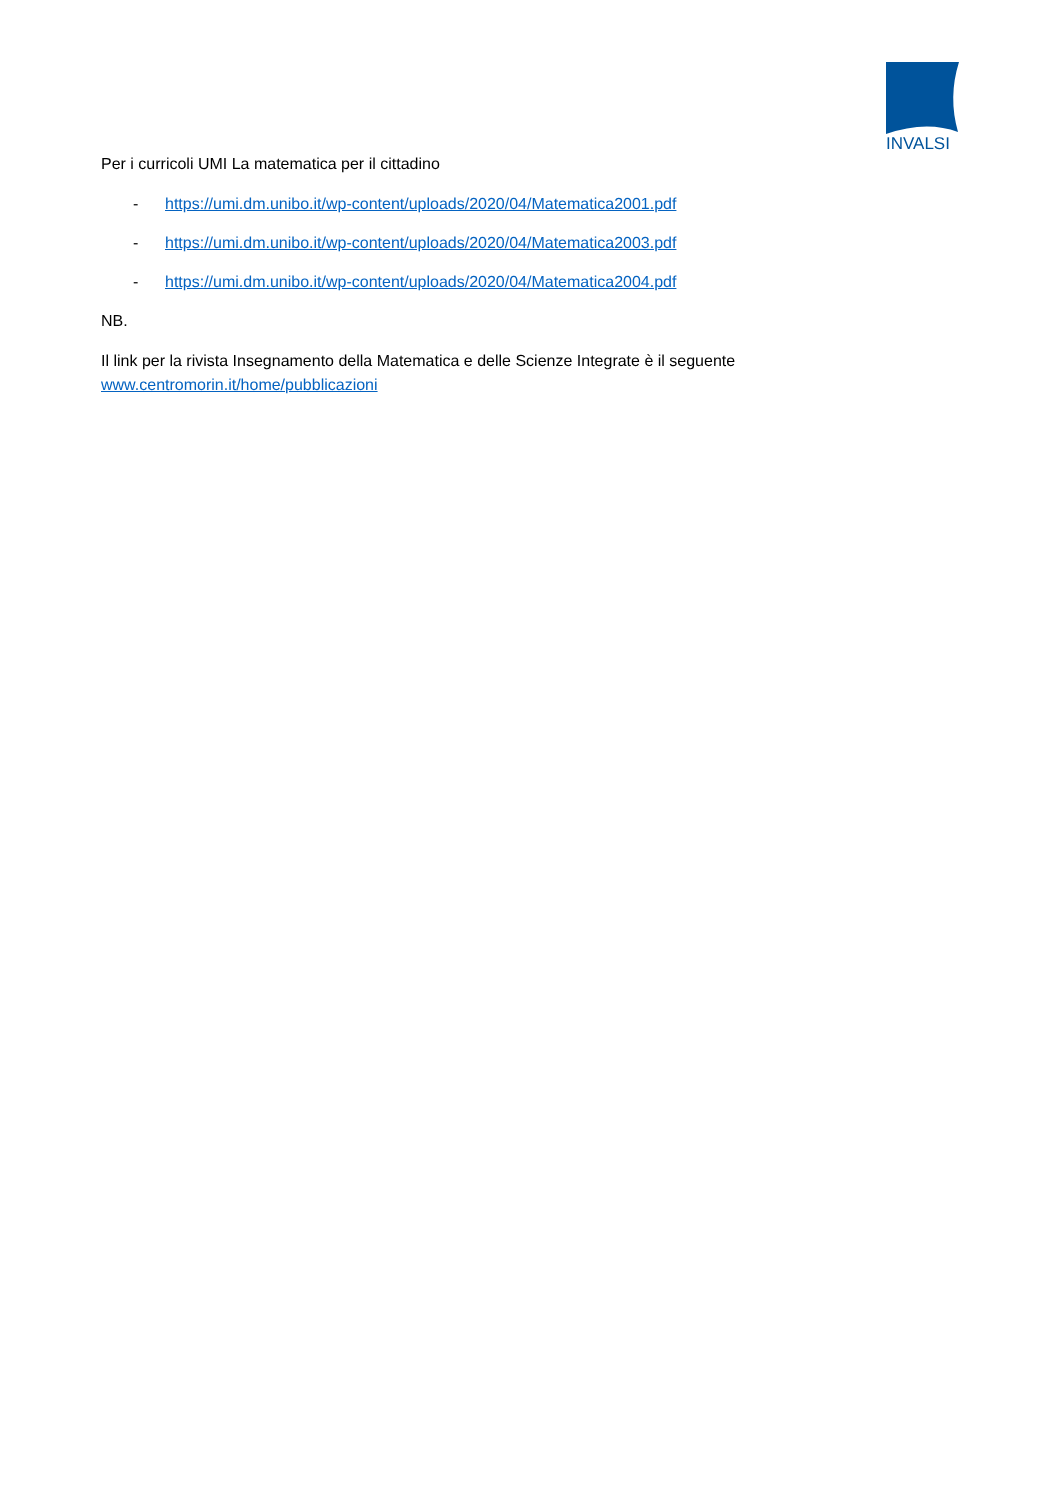INVALSI
Per i curricoli UMI La matematica per il cittadino
- https://umi.dm.unibo.it/wp-content/uploads/2020/04/Matematica2001.pdf
- https://umi.dm.unibo.it/wp-content/uploads/2020/04/Matematica2003.pdf
- https://umi.dm.unibo.it/wp-content/uploads/2020/04/Matematica2004.pdf
NB.
Il link per la rivista Insegnamento della Matematica e delle Scienze Integrate è il seguente www.centromorin.it/home/pubblicazioni